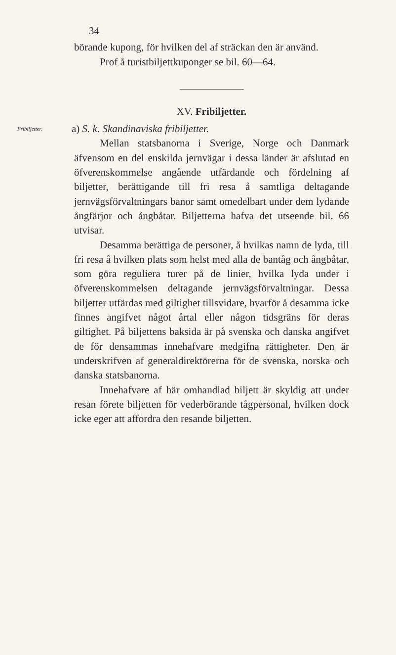34
börande kupong, för hvilken del af sträckan den är använd.
Prof å turistbiljettkuponger se bil. 60—64.
XV. Fribiljetter.
Fribiljetter. a) S. k. Skandinaviska fribiljetter.
Mellan statsbanorna i Sverige, Norge och Danmark äfvensom en del enskilda jernvägar i dessa länder är afslutad en öfverenskommelse angående utfärdande och fördelning af biljetter, berättigande till fri resa å samtliga deltagande jernvägsförvaltningars banor samt omedelbart under dem lydande ångfärjor och ångbåtar. Biljetterna hafva det utseende bil. 66 utvisar.
Desamma berättiga de personer, å hvilkas namn de lyda, till fri resa å hvilken plats som helst med alla de bantåg och ångbåtar, som göra reguliera turer på de linier, hvilka lyda under i öfverenskommelsen deltagande jernvägsförvaltningar. Dessa biljetter utfärdas med giltighet tillsvidare, hvarför å desamma icke finnes angifvet något årtal eller någon tidsgräns för deras giltighet. På biljettens baksida är på svenska och danska angifvet de för densammas innehafvare medgifna rättigheter. Den är underskrifven af generaldirektörerna för de svenska, norska och danska statsbanorna.
Innehafvare af här omhandlad biljett är skyldig att under resan förete biljetten för vederbörande tågpersonal, hvilken dock icke eger att affordra den resande biljetten.